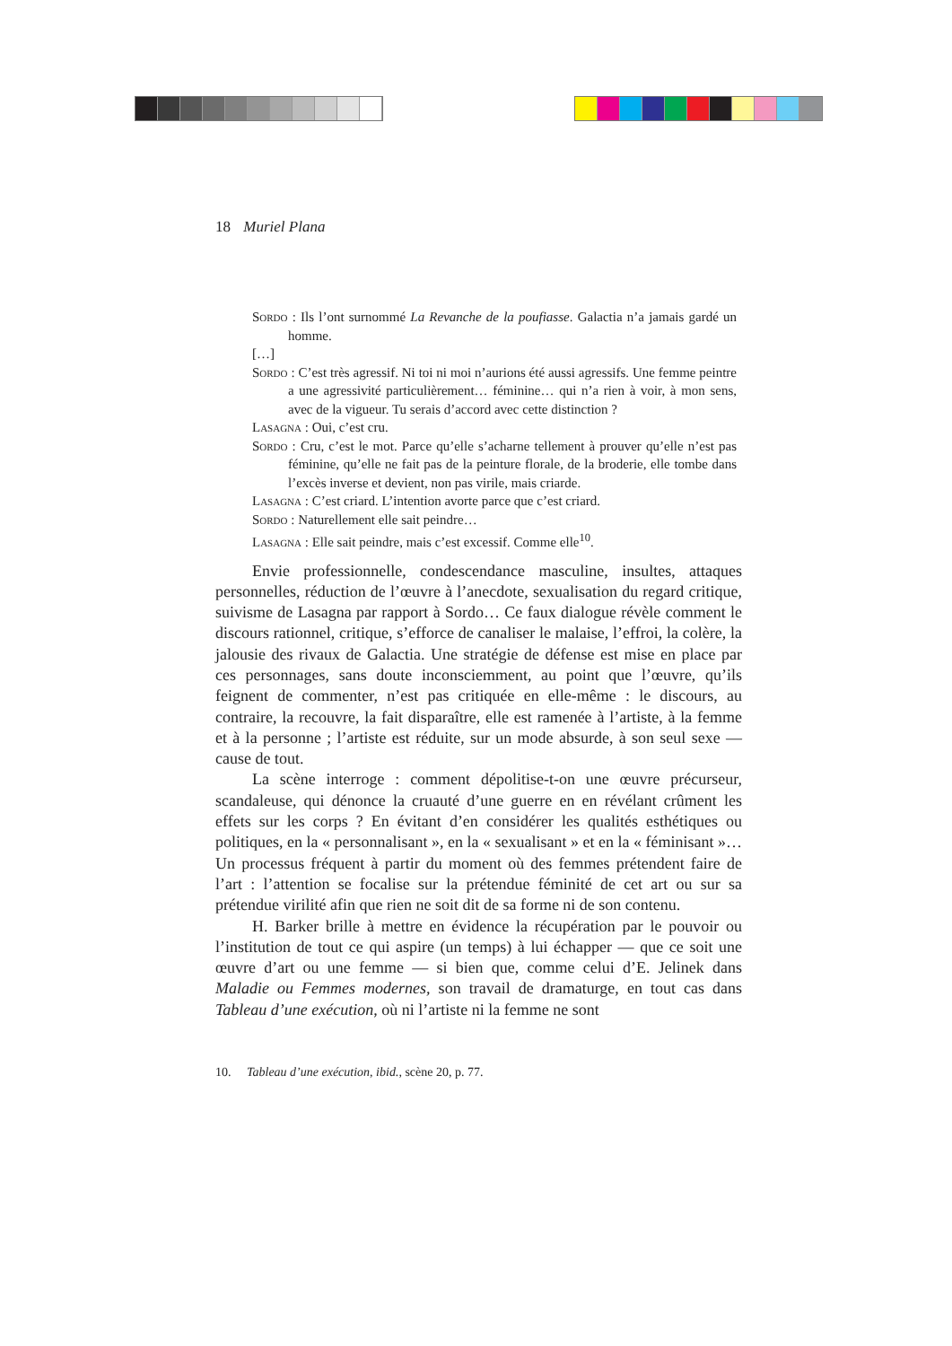18 Muriel Plana
Sordo : Ils l’ont surnommé La Revanche de la poufiasse. Galactia n’a jamais gardé un homme.
[…]
Sordo : C’est très agressif. Ni toi ni moi n’aurions été aussi agressifs. Une femme peintre a une agressivité particulièrement… féminine… qui n’a rien à voir, à mon sens, avec de la vigueur. Tu serais d’accord avec cette distinction ?
Lasagna : Oui, c’est cru.
Sordo : Cru, c’est le mot. Parce qu’elle s’acharne tellement à prouver qu’elle n’est pas féminine, qu’elle ne fait pas de la peinture florale, de la broderie, elle tombe dans l’excès inverse et devient, non pas virile, mais criarde.
Lasagna : C’est criard. L’intention avorte parce que c’est criard.
Sordo : Naturellement elle sait peindre…
Lasagna : Elle sait peindre, mais c’est excessif. Comme elle<sup>10</sup>.
Envie professionnelle, condescendance masculine, insultes, attaques personnelles, réduction de l’œuvre à l’anecdote, sexualisation du regard critique, suivisme de Lasagna par rapport à Sordo… Ce faux dialogue révèle comment le discours rationnel, critique, s’efforce de canaliser le malaise, l’effroi, la colère, la jalousie des rivaux de Galactia. Une stratégie de défense est mise en place par ces personnages, sans doute inconsciemment, au point que l’œuvre, qu’ils feignent de commenter, n’est pas critiquée en elle-même : le discours, au contraire, la recouvre, la fait disparaître, elle est ramenée à l’artiste, à la femme et à la personne ; l’artiste est réduite, sur un mode absurde, à son seul sexe — cause de tout.
La scène interroge : comment dépolitise-t-on une œuvre précurseur, scandaleuse, qui dénonce la cruauté d’une guerre en en révélant crûment les effets sur les corps ? En évitant d’en considérer les qualités esthétiques ou politiques, en la « personnalisant », en la « sexualisant » et en la « féminisant »… Un processus fréquent à partir du moment où des femmes prétendent faire de l’art : l’attention se focalise sur la prétendue féminité de cet art ou sur sa prétendue virilité afin que rien ne soit dit de sa forme ni de son contenu.
H. Barker brille à mettre en évidence la récupération par le pouvoir ou l’institution de tout ce qui aspire (un temps) à lui échapper — que ce soit une œuvre d’art ou une femme — si bien que, comme celui d’E. Jelinek dans Maladie ou Femmes modernes, son travail de dramaturge, en tout cas dans Tableau d’une exécution, où ni l’artiste ni la femme ne sont
10. Tableau d’une exécution, ibid., scène 20, p. 77.